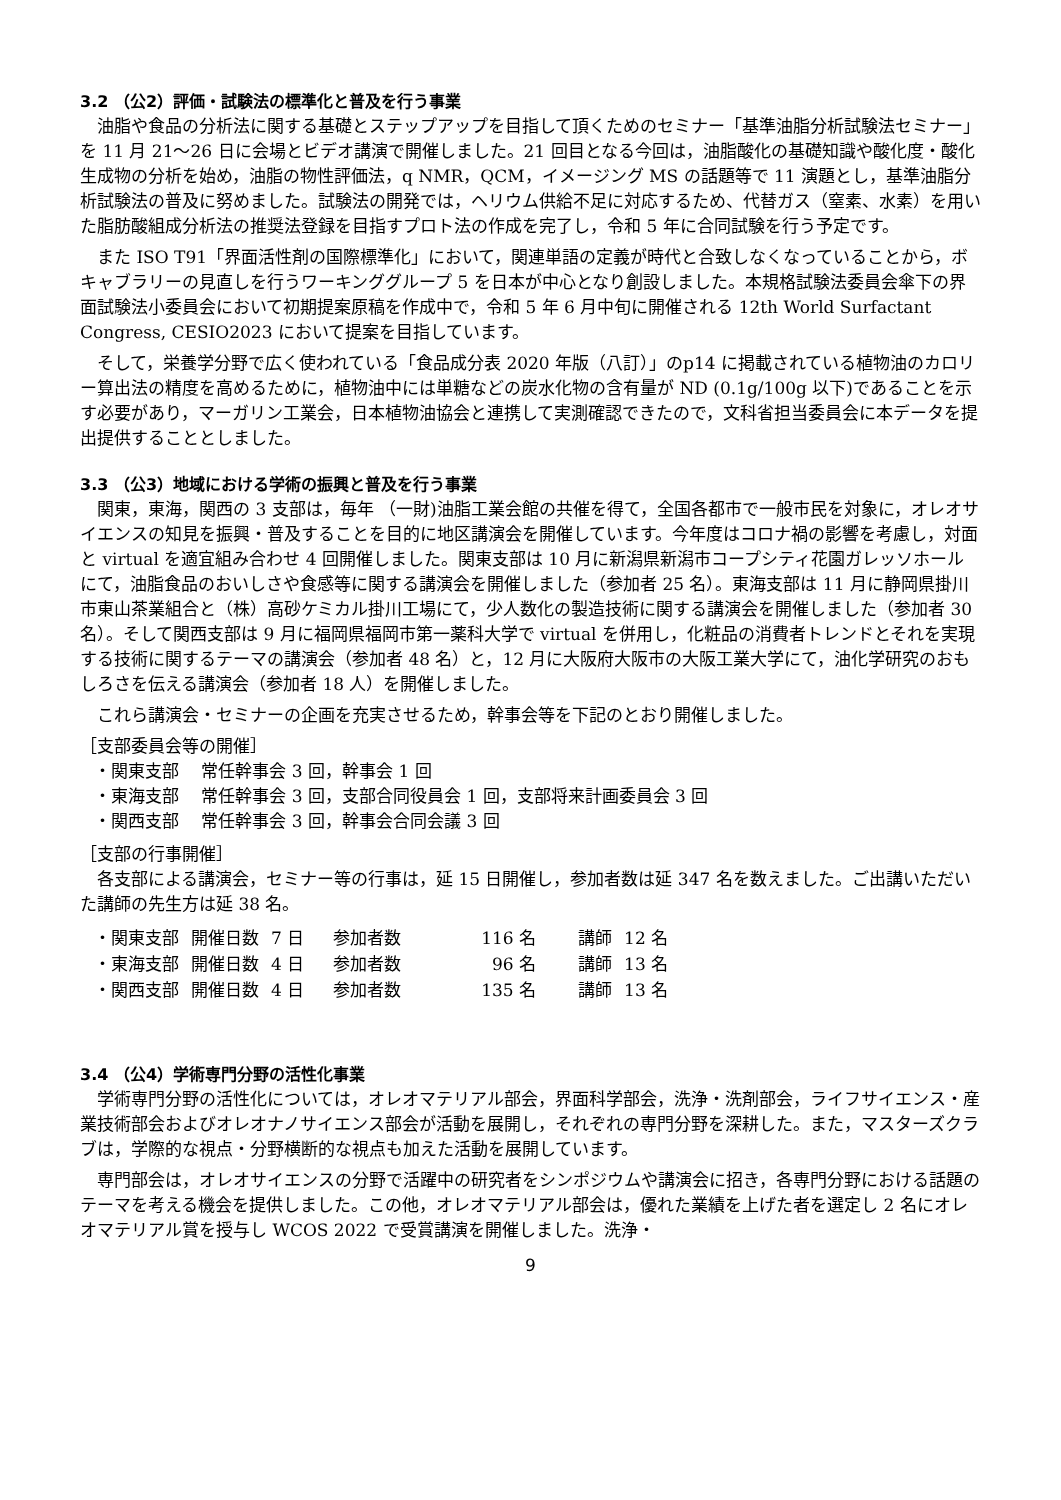3.2 （公2）評価・試験法の標準化と普及を行う事業
油脂や食品の分析法に関する基礎とステップアップを目指して頂くためのセミナー「基準油脂分析試験法セミナー」を 11 月 21～26 日に会場とビデオ講演で開催しました。21 回目となる今回は，油脂酸化の基礎知識や酸化度・酸化生成物の分析を始め，油脂の物性評価法，q NMR，QCM，イメージング MS の話題等で 11 演題とし，基準油脂分析試験法の普及に努めました。試験法の開発では，ヘリウム供給不足に対応するため、代替ガス（窒素、水素）を用いた脂肪酸組成分析法の推奨法登録を目指すプロト法の作成を完了し，令和 5 年に合同試験を行う予定です。
また ISO T91「界面活性剤の国際標準化」において，関連単語の定義が時代と合致しなくなっていることから，ボキャブラリーの見直しを行うワーキンググループ 5 を日本が中心となり創設しました。本規格試験法委員会傘下の界面試験法小委員会において初期提案原稿を作成中で，令和 5 年 6 月中旬に開催される 12th World Surfactant Congress, CESIO2023 において提案を目指しています。
そして，栄養学分野で広く使われている「食品成分表 2020 年版（八訂）」のp14 に掲載されている植物油のカロリー算出法の精度を高めるために，植物油中には単糖などの炭水化物の含有量が ND (0.1g/100g 以下)であることを示す必要があり，マーガリン工業会，日本植物油協会と連携して実測確認できたので，文科省担当委員会に本データを提出提供することとしました。
3.3 （公3）地域における学術の振興と普及を行う事業
関東，東海，関西の 3 支部は，毎年 （一財)油脂工業会館の共催を得て，全国各都市で一般市民を対象に，オレオサイエンスの知見を振興・普及することを目的に地区講演会を開催しています。今年度はコロナ禍の影響を考慮し，対面と virtual を適宜組み合わせ 4 回開催しました。関東支部は 10 月に新潟県新潟市コープシティ花園ガレッソホールにて，油脂食品のおいしさや食感等に関する講演会を開催しました（参加者 25 名）。東海支部は 11 月に静岡県掛川市東山茶業組合と（株）高砂ケミカル掛川工場にて，少人数化の製造技術に関する講演会を開催しました（参加者 30 名）。そして関西支部は 9 月に福岡県福岡市第一薬科大学で virtual を併用し，化粧品の消費者トレンドとそれを実現する技術に関するテーマの講演会（参加者 48 名）と，12 月に大阪府大阪市の大阪工業大学にて，油化学研究のおもしろさを伝える講演会（参加者 18 人）を開催しました。
これら講演会・セミナーの企画を充実させるため，幹事会等を下記のとおり開催しました。
［支部委員会等の開催］
・関東支部　 常任幹事会 3 回，幹事会 1 回
・東海支部　 常任幹事会 3 回，支部合同役員会 1 回，支部将来計画委員会 3 回
・関西支部　 常任幹事会 3 回，幹事会合同会議 3 回
［支部の行事開催］
各支部による講演会，セミナー等の行事は，延 15 日開催し，参加者数は延 347 名を数えました。ご出講いただいた講師の先生方は延 38 名。
| ・関東支部 | 開催日数 | 7 日 | 参加者数 | 116 名 | 講師 | 12 名 |
| ・東海支部 | 開催日数 | 4 日 | 参加者数 | 96 名 | 講師 | 13 名 |
| ・関西支部 | 開催日数 | 4 日 | 参加者数 | 135 名 | 講師 | 13 名 |
3.4 （公4）学術専門分野の活性化事業
学術専門分野の活性化については，オレオマテリアル部会，界面科学部会，洗浄・洗剤部会，ライフサイエンス・産業技術部会およびオレオナノサイエンス部会が活動を展開し，それぞれの専門分野を深耕した。また，マスターズクラブは，学際的な視点・分野横断的な視点も加えた活動を展開しています。
専門部会は，オレオサイエンスの分野で活躍中の研究者をシンポジウムや講演会に招き，各専門分野における話題のテーマを考える機会を提供しました。この他，オレオマテリアル部会は，優れた業績を上げた者を選定し 2 名にオレオマテリアル賞を授与し WCOS 2022 で受賞講演を開催しました。洗浄・
9